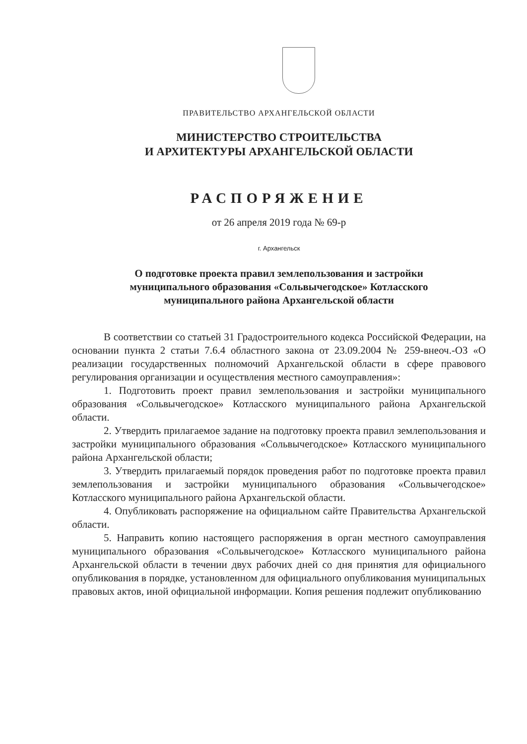ПРАВИТЕЛЬСТВО АРХАНГЕЛЬСКОЙ ОБЛАСТИ
МИНИСТЕРСТВО СТРОИТЕЛЬСТВА
И АРХИТЕКТУРЫ АРХАНГЕЛЬСКОЙ ОБЛАСТИ
РАСПОРЯЖЕНИЕ
от 26 апреля 2019 года № 69-р
г. Архангельск
О подготовке проекта правил землепользования и застройки
муниципального образования «Сольвычегодское» Котласского
муниципального района Архангельской области
В соответствии со статьей 31 Градостроительного кодекса Российской Федерации, на основании пункта 2 статьи 7.6.4 областного закона от 23.09.2004 № 259-внеоч.-ОЗ «О реализации государственных полномочий Архангельской области в сфере правового регулирования организации и осуществления местного самоуправления»:
1. Подготовить проект правил землепользования и застройки муниципального образования «Сольвычегодское» Котласского муниципального района Архангельской области.
2. Утвердить прилагаемое задание на подготовку проекта правил землепользования и застройки муниципального образования «Сольвычегодское» Котласского муниципального района Архангельской области;
3. Утвердить прилагаемый порядок проведения работ по подготовке проекта правил землепользования и застройки муниципального образования «Сольвычегодское» Котласского муниципального района Архангельской области.
4. Опубликовать распоряжение на официальном сайте Правительства Архангельской области.
5. Направить копию настоящего распоряжения в орган местного самоуправления муниципального образования «Сольвычегодское» Котласского муниципального района Архангельской области в течении двух рабочих дней со дня принятия для официального опубликования в порядке, установленном для официального опубликования муниципальных правовых актов, иной официальной информации. Копия решения подлежит опубликованию